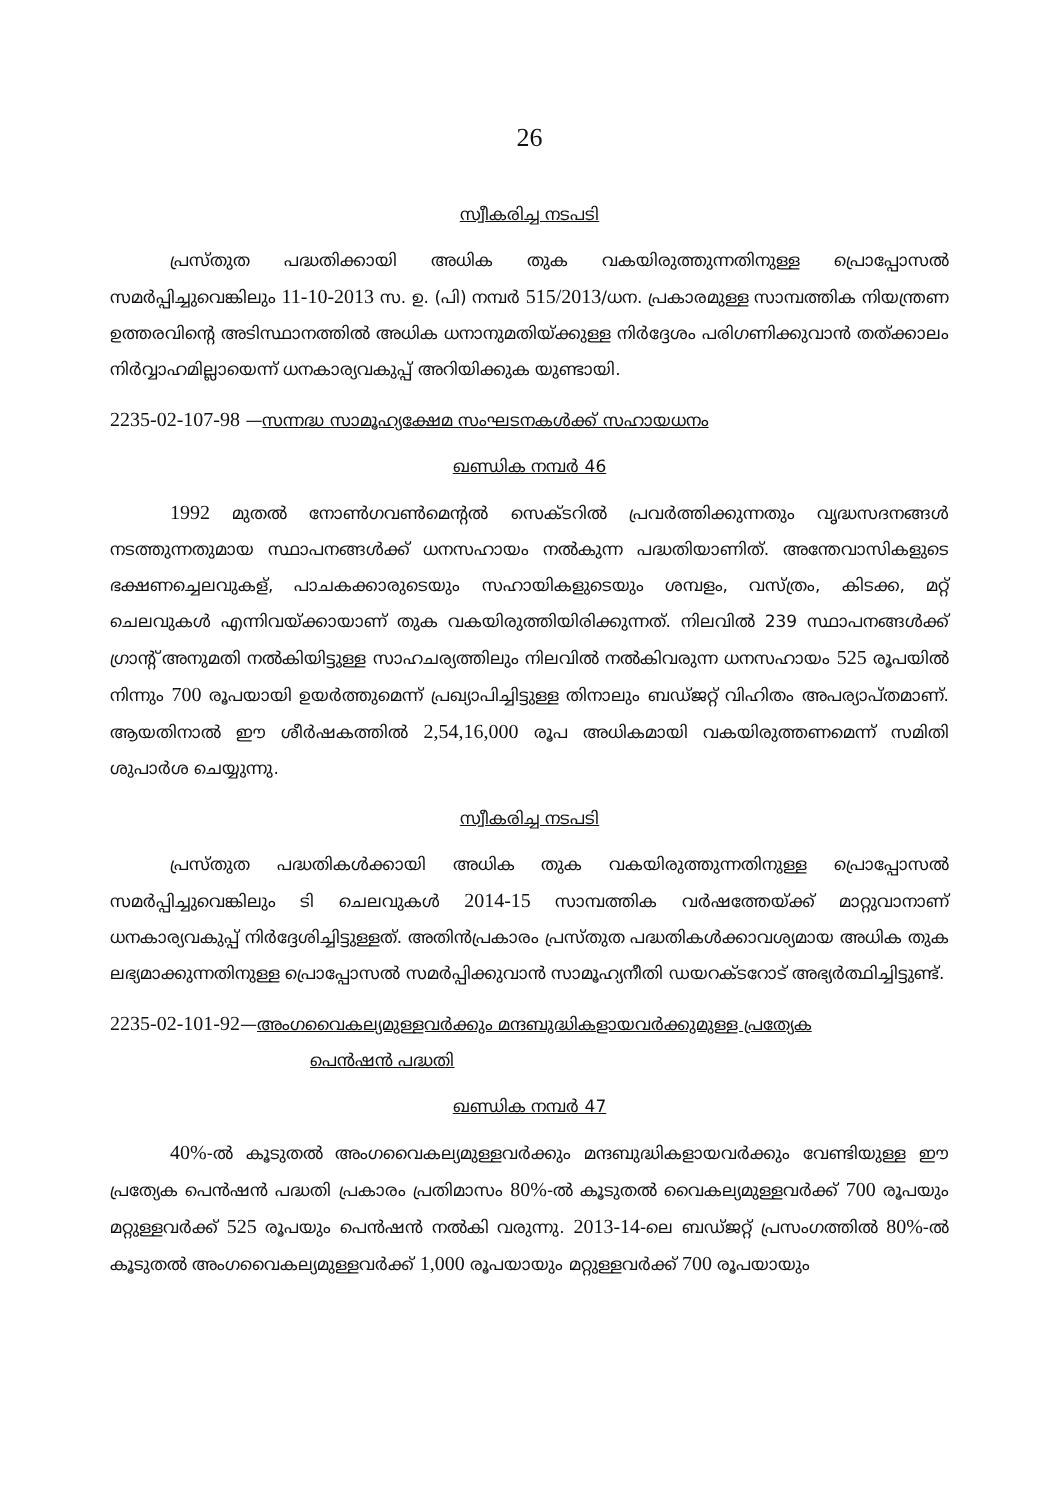26
സ്വീകരിച്ച നടപടി
പ്രസ്തുത പദ്ധതിക്കായി അധിക തുക വകയിരുത്തുന്നതിനുള്ള പ്രൊപ്പോസൽ സമർപ്പിച്ചുവെങ്കിലും 11-10-2013 സ. ഉ. (പി) നമ്പർ 515/2013/ധന. പ്രകാരമുള്ള സാമ്പത്തിക നിയന്ത്രണ ഉത്തരവിന്റെ അടിസ്ഥാനത്തിൽ അധിക ധനാനുമതിയ്ക്കുള്ള നിർദ്ദേശം പരിഗണിക്കുവാൻ തത്ക്കാലം നിർവ്വാഹമില്ലായെന്ന് ധനകാര്യവകുപ്പ് അറിയിക്കുക യുണ്ടായി.
2235-02-107-98 —സന്നദ്ധ സാമൂഹ്യക്ഷേമ സംഘടനകൾക്ക് സഹായധനം
ഖണ്ഡിക നമ്പർ 46
1992 മുതൽ നോൺഗവൺമെന്റൽ സെക്ടറിൽ പ്രവർത്തിക്കുന്നതും വൃദ്ധസദനങ്ങൾ നടത്തുന്നതുമായ സ്ഥാപനങ്ങൾക്ക് ധനസഹായം നൽകുന്ന പദ്ധതിയാണിത്. അന്തേവാസികളുടെ ഭക്ഷണച്ചെലവുകള്, പാചകക്കാരുടെയും സഹായികളുടെയും ശമ്പളം, വസ്ത്രം, കിടക്ക, മറ്റ് ചെലവുകൾ എന്നിവയ്ക്കായാണ് തുക വകയിരുത്തിയിരിക്കുന്നത്. നിലവിൽ 239 സ്ഥാപനങ്ങൾക്ക് ഗ്രാന്റ് അനുമതി നൽകിയിട്ടുള്ള സാഹചര്യത്തിലും നിലവിൽ നൽകിവരുന്ന ധനസഹായം 525 രൂപയിൽ നിന്നും 700 രൂപയായി ഉയർത്തുമെന്ന് പ്രഖ്യാപിച്ചിട്ടുള്ള തിനാലും ബഡ്ജറ്റ് വിഹിതം അപര്യാപ്തമാണ്. ആയതിനാൽ ഈ ശീർഷകത്തിൽ 2,54,16,000 രൂപ അധികമായി വകയിരുത്തണമെന്ന് സമിതി ശുപാർശ ചെയ്യുന്നു.
സ്വീകരിച്ച നടപടി
പ്രസ്തുത പദ്ധതികൾക്കായി അധിക തുക വകയിരുത്തുന്നതിനുള്ള പ്രൊപ്പോസൽ സമർപ്പിച്ചുവെങ്കിലും ടി ചെലവുകൾ 2014-15 സാമ്പത്തിക വർഷത്തേയ്ക്ക് മാറ്റുവാനാണ് ധനകാര്യവകുപ്പ് നിർദ്ദേശിച്ചിട്ടുള്ളത്. അതിൻപ്രകാരം പ്രസ്തുത പദ്ധതികൾക്കാവശ്യമായ അധിക തുക ലഭ്യമാക്കുന്നതിനുള്ള പ്രൊപ്പോസൽ സമർപ്പിക്കുവാൻ സാമൂഹ്യനീതി ഡയറക്ടറോട് അഭ്യർത്ഥിച്ചിട്ടുണ്ട്.
2235-02-101-92—അംഗവൈകല്യമുള്ളവർക്കും മന്ദബുദ്ധികളായവർക്കുമുള്ള പ്രത്യേക
പെൻഷൻ പദ്ധതി
ഖണ്ഡിക നമ്പർ 47
40%-ൽ കൂടുതൽ അംഗവൈകല്യമുള്ളവർക്കും മന്ദബുദ്ധികളായവർക്കും വേണ്ടിയുള്ള ഈ പ്രത്യേക പെൻഷൻ പദ്ധതി പ്രകാരം പ്രതിമാസം 80%-ൽ കൂടുതൽ വൈകല്യമുള്ളവർക്ക് 700 രൂപയും മറ്റുള്ളവർക്ക് 525 രൂപയും പെൻഷൻ നൽകി വരുന്നു. 2013-14-ലെ ബഡ്ജറ്റ് പ്രസംഗത്തിൽ 80%-ൽ കൂടുതൽ അംഗവൈകല്യമുള്ളവർക്ക് 1,000 രൂപയായും മറ്റുള്ളവർക്ക് 700 രൂപയായും